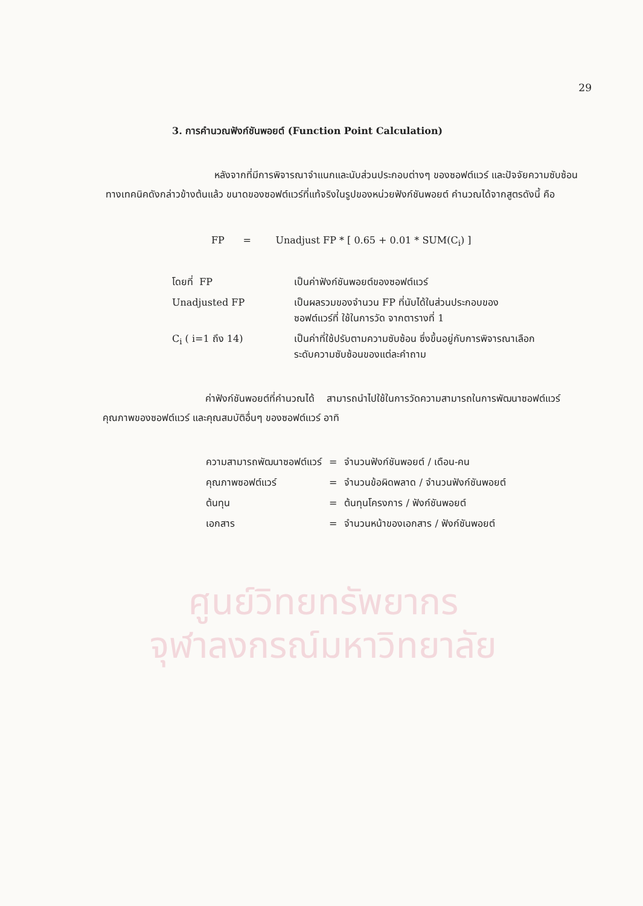ศูนย์วิทยทรัพยากร
จุฬาลงกรณ์มหาวิทยาลัย
29
3. การคำนวณฟังก์ชันพอยต์ (Function Point Calculation)
หลังจากที่มีการพิจารณาจำแนกและนับส่วนประกอบต่างๆ ของซอฟต์แวร์ และปัจจัยความซับซ้อนทางเทคนิคดังกล่าวข้างต้นแล้ว ขนาดของซอฟต์แวร์ที่แท้จริงในรูปของหน่วยฟังก์ชันพอยต์ คำนวณได้จากสูตรดังนี้ คือ
FP = Unadjust FP * [ 0.65 + 0.01 * SUM(C<sub>i</sub>) ]
| โดยที่ FP | เป็นค่าฟังก์ชันพอยต์ของซอฟต์แวร์ |
| Unadjusted FP | เป็นผลรวมของจำนวน FP ที่นับได้ในส่วนประกอบของ ซอฟต์แวร์ที่ ใช้ในการวัด จากตารางที่ 1 |
| C<sub>i</sub> ( i=1 ถึง 14) | เป็นค่าที่ใช้ปรับตามความซับซ้อน ซึ่งขึ้นอยู่กับการพิจารณาเลือก ระดับความซับซ้อนของแต่ละคำถาม |
ค่าฟังก์ชันพอยต์ที่คำนวณได้ สามารถนำไปใช้ในการวัดความสามารถในการพัฒนาซอฟต์แวร์ คุณภาพของซอฟต์แวร์ และคุณสมบัติอื่นๆ ของซอฟต์แวร์ อาทิ
| ความสามารถพัฒนาซอฟต์แวร์ | = | จำนวนฟังก์ชันพอยต์ / เดือน-คน |
| คุณภาพซอฟต์แวร์ | = | จำนวนข้อผิดพลาด / จำนวนฟังก์ชันพอยต์ |
| ต้นทุน | = | ต้นทุนโครงการ / ฟังก์ชันพอยต์ |
| เอกสาร | = | จำนวนหน้าของเอกสาร / ฟังก์ชันพอยต์ |